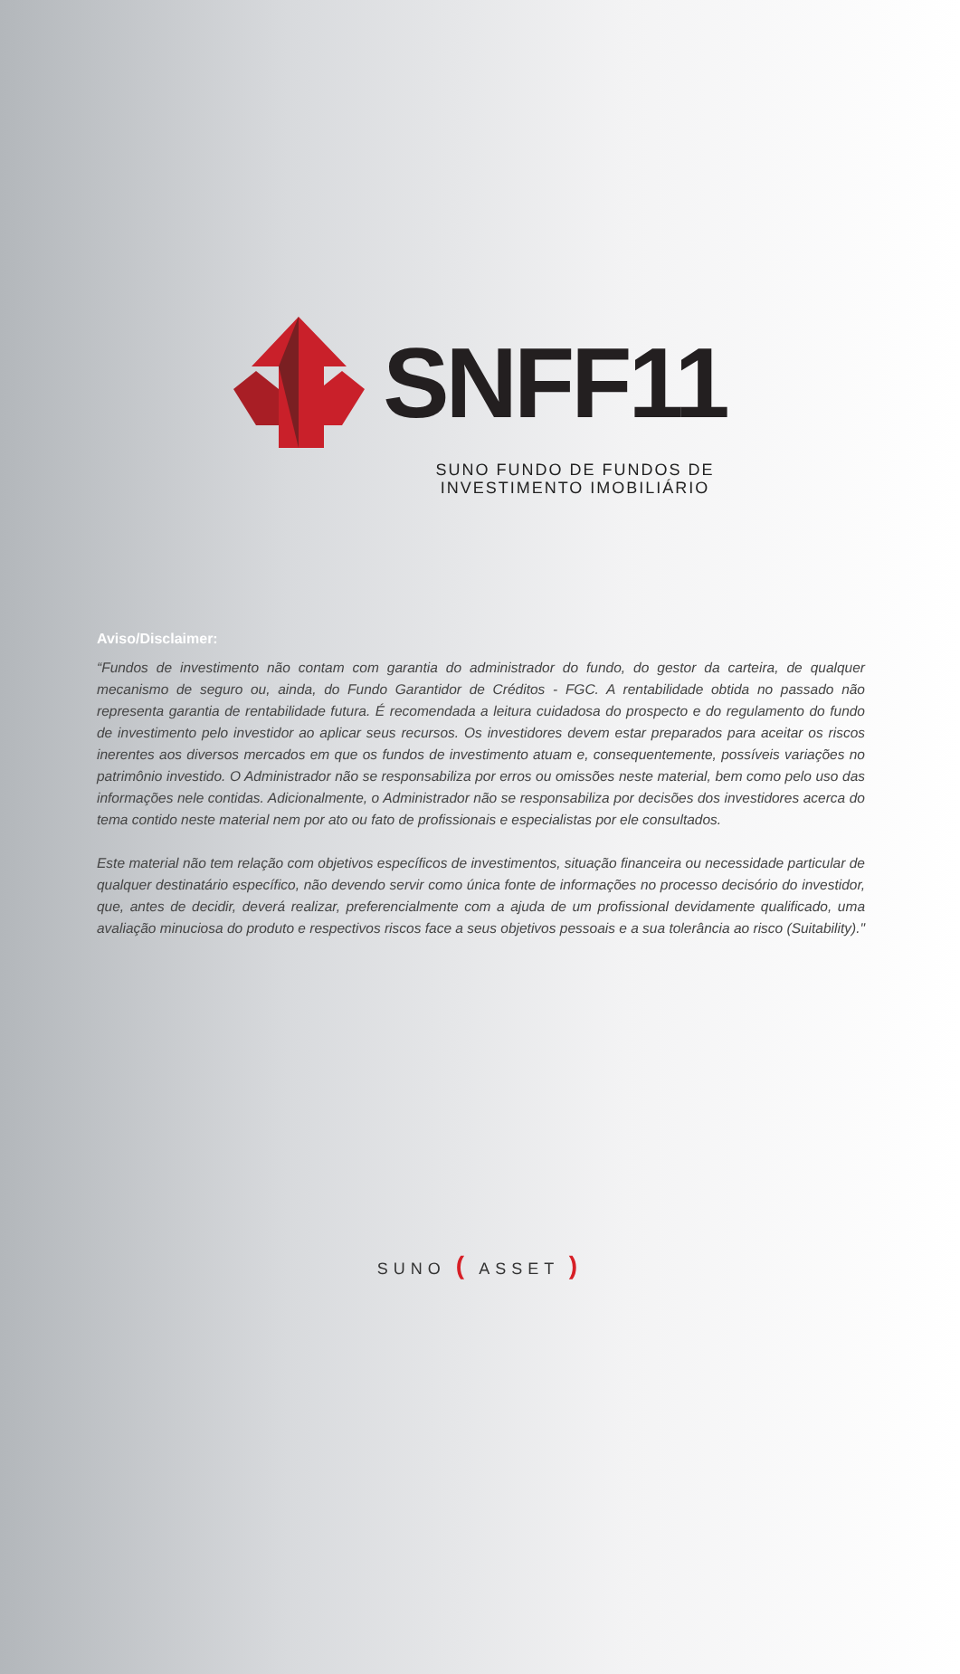SNFF11
SUNO FUNDO DE FUNDOS DE
INVESTIMENTO IMOBILIÁRIO
Aviso/Disclaimer:
“Fundos de investimento não contam com garantia do administrador do fundo, do gestor da carteira, de qualquer mecanismo de seguro ou, ainda, do Fundo Garantidor de Créditos - FGC. A rentabilidade obtida no passado não representa garantia de rentabilidade futura. É recomendada a leitura cuidadosa do prospecto e do regulamento do fundo de investimento pelo investidor ao aplicar seus recursos. Os investidores devem estar preparados para aceitar os riscos inerentes aos diversos mercados em que os fundos de investimento atuam e, consequentemente, possíveis variações no patrimônio investido. O Administrador não se responsabiliza por erros ou omissões neste material, bem como pelo uso das informações nele contidas. Adicionalmente, o Administrador não se responsabiliza por decisões dos investidores acerca do tema contido neste material nem por ato ou fato de profissionais e especialistas por ele consultados.
Este material não tem relação com objetivos específicos de investimentos, situação financeira ou necessidade particular de qualquer destinatário específico, não devendo servir como única fonte de informações no processo decisório do investidor, que, antes de decidir, deverá realizar, preferencialmente com a ajuda de um profissional devidamente qualificado, uma avaliação minuciosa do produto e respectivos riscos face a seus objetivos pessoais e a sua tolerância ao risco (Suitability)."
SUNO ( ASSET )